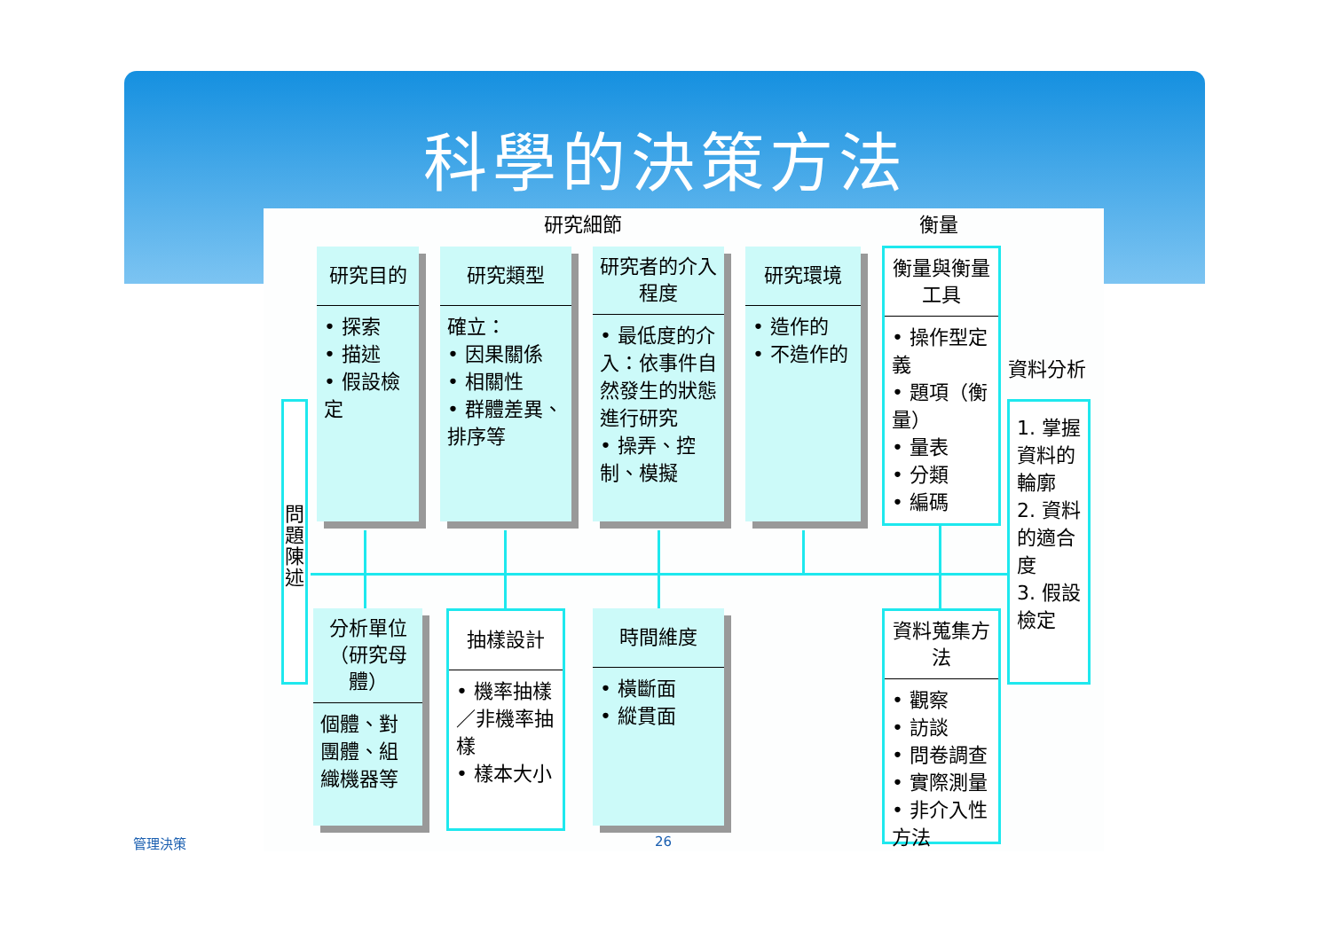科學的決策方法
研究細節 衡量
資料分析
問題陳述
研究目的
• 探索
• 描述
• 假設檢定
研究類型
確立：
• 因果關係
• 相關性
• 群體差異、排序等
研究者的介入程度
• 最低度的介入：依事件自然發生的狀態進行研究
• 操弄、控制、模擬
研究環境
• 造作的
• 不造作的
衡量與衡量工具
• 操作型定義
• 題項（衡量）
• 量表
• 分類
• 編碼
1. 掌握資料的輪廓
2. 資料的適合度
3. 假設檢定
分析單位（研究母體）
個體、對團體、組織機器等
抽樣設計
• 機率抽樣／非機率抽樣
• 樣本大小
時間維度
• 橫斷面
• 縱貫面
資料蒐集方法
• 觀察
• 訪談
• 問卷調查
• 實際測量
• 非介入性方法
管理決策 26